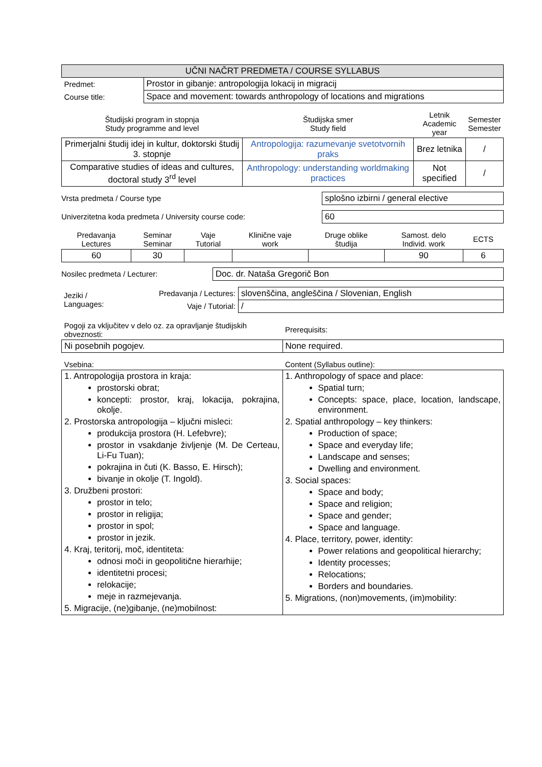| UČNI NAČRT PREDMETA / COURSE SYLLABUS | |
| --- | --- |
| Predmet: | Prostor in gibanje: antropologija lokacij in migracij |
| Course title: | Space and movement: towards anthropology of locations and migrations |
| Študijski program in stopnja Study programme and level | Študijska smer Study field | Letnik Academic year | Semester Semester |
| --- | --- | --- | --- |
| Primerjalni študij idej in kultur, doktorski študij 3. stopnje | Antropologija: razumevanje svetotvornih praks | Brez letnika | / |
| Comparative studies of ideas and cultures, doctoral study 3<sup>rd</sup> level | Anthropology: understanding worldmaking practices | Not specified | / |
Vrsta predmeta / Course type splošno izbirni / general elective
Univerzitetna koda predmeta / University course code: 60
| Predavanja Lectures | Seminar Seminar | Vaje Tutorial | Klinične vaje work | Druge oblike študija | Samost. delo Individ. work | ECTS |
| --- | --- | --- | --- | --- | --- | --- |
| 60 | 30 | | | | 90 | 6 |
Nosilec predmeta / Lecturer: Doc. dr. Nataša Gregorič Bon
| Jeziki / Languages: | Predavanja / Lectures: | slovenščina, angleščina / Slovenian, English |
| | Vaje / Tutorial: | / |
| Pogoji za vključitev v delo oz. za opravljanje študijskih obveznosti: | Prerequisits: |
| Ni posebnih pogojev. | None required. |
| Vsebina: | Content (Syllabus outline): |
| 1. Antropologija prostora in kraja: prostorski obrat; koncepti: prostor, kraj, lokacija, pokrajina, okolje. 2. Prostorska antropologija – ključni misleci: produkcija prostora (H. Lefebvre); prostor in vsakdanje življenje (M. De Certeau, Li-Fu Tuan); pokrajina in čuti (K. Basso, E. Hirsch); bivanje in okolje (T. Ingold). 3. Družbeni prostori: prostor in telo; prostor in religija; prostor in spol; prostor in jezik. 4. Kraj, teritorij, moč, identiteta: odnosi moči in geopolitične hierarhije; identitetni procesi; relokacije; meje in razmejevanja. 5. Migracije, (ne)gibanje, (ne)mobilnost: | 1. Anthropology of space and place: Spatial turn; Concepts: space, place, location, landscape, environment. 2. Spatial anthropology – key thinkers: Production of space; Space and everyday life; Landscape and senses; Dwelling and environment. 3. Social spaces: Space and body; Space and religion; Space and gender; Space and language. 4. Place, territory, power, identity: Power relations and geopolitical hierarchy; Identity processes; Relocations; Borders and boundaries. 5. Migrations, (non)movements, (im)mobility: |